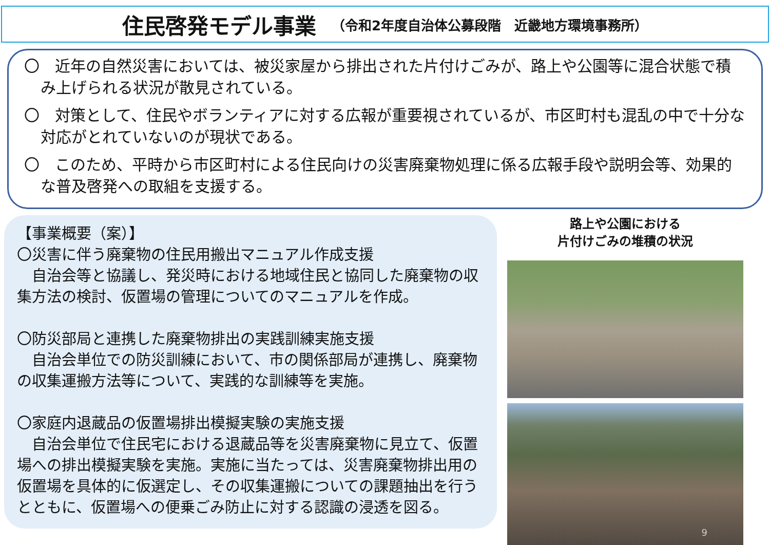住民啓発モデル事業 （令和2年度自治体公募段階　近畿地方環境事務所）
〇　近年の自然災害においては、被災家屋から排出された片付けごみが、路上や公園等に混合状態で積み上げられる状況が散見されている。
〇　対策として、住民やボランティアに対する広報が重要視されているが、市区町村も混乱の中で十分な対応がとれていないのが現状である。
〇　このため、平時から市区町村による住民向けの災害廃棄物処理に係る広報手段や説明会等、効果的な普及啓発への取組を支援する。
【事業概要（案）】
〇災害に伴う廃棄物の住民用搬出マニュアル作成支援
　自治会等と協議し、発災時における地域住民と協同した廃棄物の収集方法の検討、仮置場の管理についてのマニュアルを作成。
〇防災部局と連携した廃棄物排出の実践訓練実施支援
　自治会単位での防災訓練において、市の関係部局が連携し、廃棄物の収集運搬方法等について、実践的な訓練等を実施。
〇家庭内退蔵品の仮置場排出模擬実験の実施支援
　自治会単位で住民宅における退蔵品等を災害廃棄物に見立て、仮置場への排出模擬実験を実施。実施に当たっては、災害廃棄物排出用の仮置場を具体的に仮選定し、その収集運搬についての課題抽出を行うとともに、仮置場への便乗ごみ防止に対する認識の浸透を図る。
路上や公園における
片付けごみの堆積の状況
9